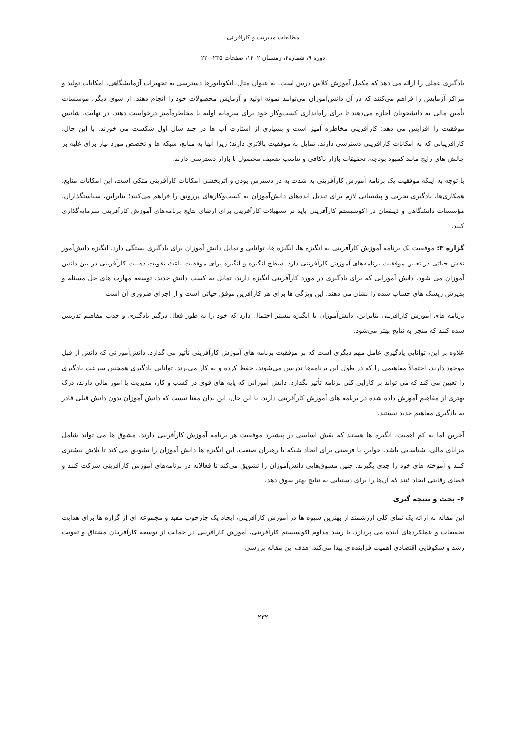مطالعات مدیریت و کارآفرینی
دوره ۹، شماره۴، زمستان ۱۴۰۲، صفحات ۲۳۵-۲۲۰
یادگیری عملی را ارائه می دهد که مکمل آموزش کلاس درس است. به عنوان مثال، انکوباتورها دسترسی به تجهیزات آزمایشگاهی، امکانات تولید و مراکز آزمایش را فراهم می‌کنند که در آن دانش‌آموزان می‌توانند نمونه اولیه و آزمایش محصولات خود را انجام دهند. از سوی دیگر، مؤسسات تأمین مالی به دانشجویان اجازه می‌دهند تا برای راه‌اندازی کسب‌وکار خود برای سرمایه اولیه یا مخاطره‌آمیز درخواست دهند. در نهایت، شانس موفقیت را افزایش می دهد: کارآفرینی مخاطره آمیز است و بسیاری از استارت آپ ها در چند سال اول شکست می خورند. با این حال، کارآفرینانی که به امکانات کارآفرینی دسترسی دارند، تمایل به موفقیت بالاتری دارند؛ زیرا آنها به منابع، شبکه ها و تخصص مورد نیاز برای غلبه بر چالش های رایج مانند کمبود بودجه، تحقیقات بازار ناکافی و تناسب ضعیف محصول با بازار دسترسی دارند.
با توجه به اینکه موفقیت یک برنامه آموزش کارآفرینی به شدت به در دسترس بودن و اثربخشی امکانات کارآفرینی متکی است، این امکانات منابع، همکاری‌ها، یادگیری تجربی و پشتیبانی لازم برای تبدیل ایده‌های دانش‌آموزان به کسب‌وکارهای پررونق را فراهم می‌کنند؛ بنابراین، سیاستگذاران، مؤسسات دانشگاهی و ذینفعان در اکوسیستم کارآفرینی باید در تسهیلات کارآفرینی برای ارتقای نتایج برنامه‌های آموزش کارآفرینی سرمایه‌گذاری کنند.
گزاره ۳: موفقیت یک برنامه آموزش کارآفرینی به انگیزه ها، انگیزه ها، توانایی و تمایل دانش آموزان برای یادگیری بستگی دارد. انگیزه دانش‌آموز نقش حیاتی در تعیین موفقیت برنامه‌های آموزش کارآفرینی دارد. سطح انگیزه و انگیزه برای موفقیت باعث تقویت ذهنیت کارآفرینی در بین دانش آموزان می شود. دانش آموزانی که برای یادگیری در مورد کارآفرینی انگیزه دارند، تمایل به کسب دانش جدید، توسعه مهارت های حل مسئله و پذیرش ریسک های حساب شده را نشان می دهند. این ویژگی ها برای هر کارآفرین موفق حیاتی است و از اجزای ضروری آن است
برنامه های آموزش کارآفرینی بنابراین، دانش‌آموزان با انگیزه بیشتر احتمال دارد که خود را به طور فعال درگیر یادگیری و جذب مفاهیم تدریس شده کنند که منجر به نتایج بهتر می‌شود.
علاوه بر این، توانایی یادگیری عامل مهم دیگری است که بر موفقیت برنامه های آموزش کارآفرینی تأثیر می گذارد. دانش‌آموزانی که دانش از قبل موجود دارند، احتمالاً مفاهیمی را که در طول این برنامه‌ها تدریس می‌شوند، حفظ کرده و به کار می‌برند. توانایی یادگیری همچنین سرعت یادگیری را تعیین می کند که می تواند بر کارایی کلی برنامه تأثیر بگذارد. دانش آموزانی که پایه های قوی در کسب و کار، مدیریت یا امور مالی دارند، درک بهتری از مفاهیم آموزش داده شده در برنامه های آموزش کارآفرینی دارند. با این حال، این بدان معنا نیست که دانش آموزان بدون دانش قبلی قادر به یادگیری مفاهیم جدید نیستند.
آخرین اما نه کم اهمیت، انگیزه ها هستند که نقش اساسی در پیشبرد موفقیت هر برنامه آموزش کارآفرینی دارند. مشوق ها می تواند شامل مزایای مالی، شناسایی باشد. جوایز، یا فرصتی برای ایجاد شبکه با رهبران صنعت. این انگیزه ها دانش آموزان را تشویق می کند تا تلاش بیشتری کنند و آموخته های خود را جدی بگیرند. چنین مشوق‌هایی دانش‌آموزان را تشویق می‌کند تا فعالانه در برنامه‌های آموزش کارآفرینی شرکت کنند و فضای رقابتی ایجاد کنند که آن‌ها را برای دستیابی به نتایج بهتر سوق دهد.
۶- بحث و نتیجه گیری
این مقاله به ارائه یک نمای کلی ارزشمند از بهترین شیوه ها در آموزش کارآفرینی، ایجاد یک چارچوب مفید و مجموعه ای از گزاره ها برای هدایت تحقیقات و عملکردهای آینده می پردازد. با رشد مداوم اکوسیستم کارآفرینی، آموزش کارآفرینی در حمایت از توسعه کارآفرینان مشتاق و تقویت رشد و شکوفایی اقتصادی اهمیت فزاینده‌ای پیدا می‌کند. هدف این مقاله بررسی
۲۳۲